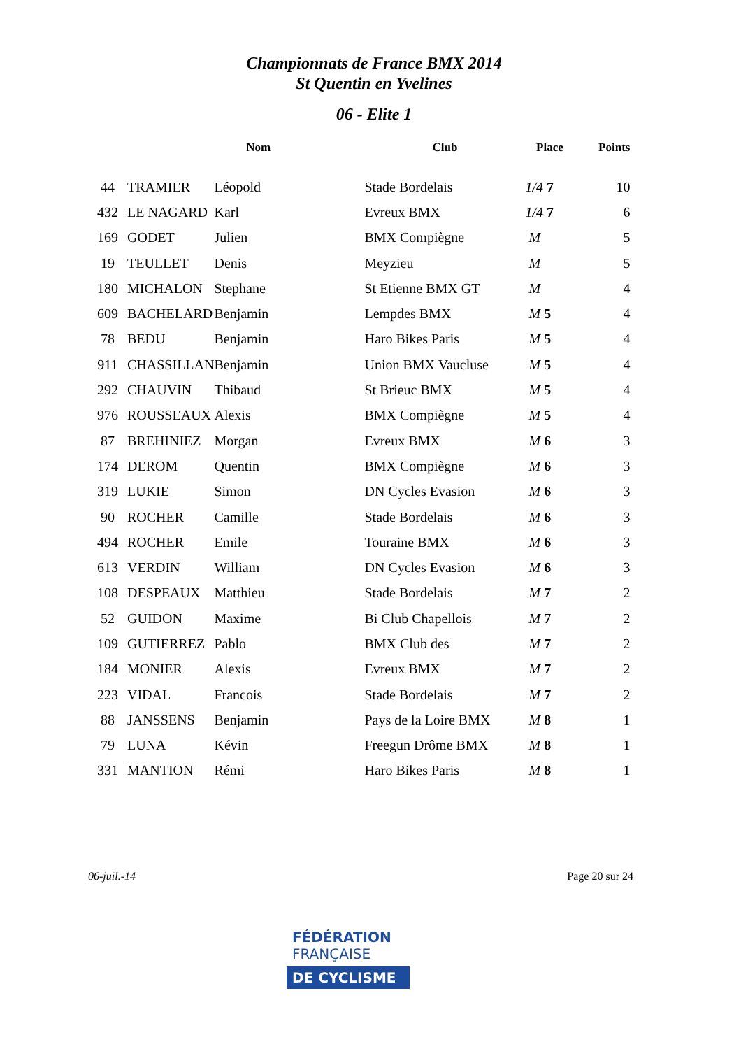Championnats de France BMX 2014
St Quentin en Yvelines
06 - Elite 1
| | Nom | | Club | Place | Points |
| --- | --- | --- | --- | --- | --- |
| 44 | TRAMIER | Léopold | Stade Bordelais | 1/4 7 | 10 |
| 432 | LE NAGARD | Karl | Evreux BMX | 1/4 7 | 6 |
| 169 | GODET | Julien | BMX Compiègne | M | 5 |
| 19 | TEULLET | Denis | Meyzieu | M | 5 |
| 180 | MICHALON | Stephane | St Etienne BMX GT | M | 4 |
| 609 | BACHELARD | Benjamin | Lempdes BMX | M 5 | 4 |
| 78 | BEDU | Benjamin | Haro Bikes Paris | M 5 | 4 |
| 911 | CHASSILLAN | Benjamin | Union BMX Vaucluse | M 5 | 4 |
| 292 | CHAUVIN | Thibaud | St Brieuc BMX | M 5 | 4 |
| 976 | ROUSSEAUX | Alexis | BMX Compiègne | M 5 | 4 |
| 87 | BREHINIEZ | Morgan | Evreux BMX | M 6 | 3 |
| 174 | DEROM | Quentin | BMX Compiègne | M 6 | 3 |
| 319 | LUKIE | Simon | DN Cycles Evasion | M 6 | 3 |
| 90 | ROCHER | Camille | Stade Bordelais | M 6 | 3 |
| 494 | ROCHER | Emile | Touraine BMX | M 6 | 3 |
| 613 | VERDIN | William | DN Cycles Evasion | M 6 | 3 |
| 108 | DESPEAUX | Matthieu | Stade Bordelais | M 7 | 2 |
| 52 | GUIDON | Maxime | Bi Club Chapellois | M 7 | 2 |
| 109 | GUTIERREZ | Pablo | BMX Club des | M 7 | 2 |
| 184 | MONIER | Alexis | Evreux BMX | M 7 | 2 |
| 223 | VIDAL | Francois | Stade Bordelais | M 7 | 2 |
| 88 | JANSSENS | Benjamin | Pays de la Loire BMX | M 8 | 1 |
| 79 | LUNA | Kévin | Freegun Drôme BMX | M 8 | 1 |
| 331 | MANTION | Rémi | Haro Bikes Paris | M 8 | 1 |
06-juil.-14 Page 20 sur 24
FÉDÉRATION
FRANÇAISE
DE CYCLISME